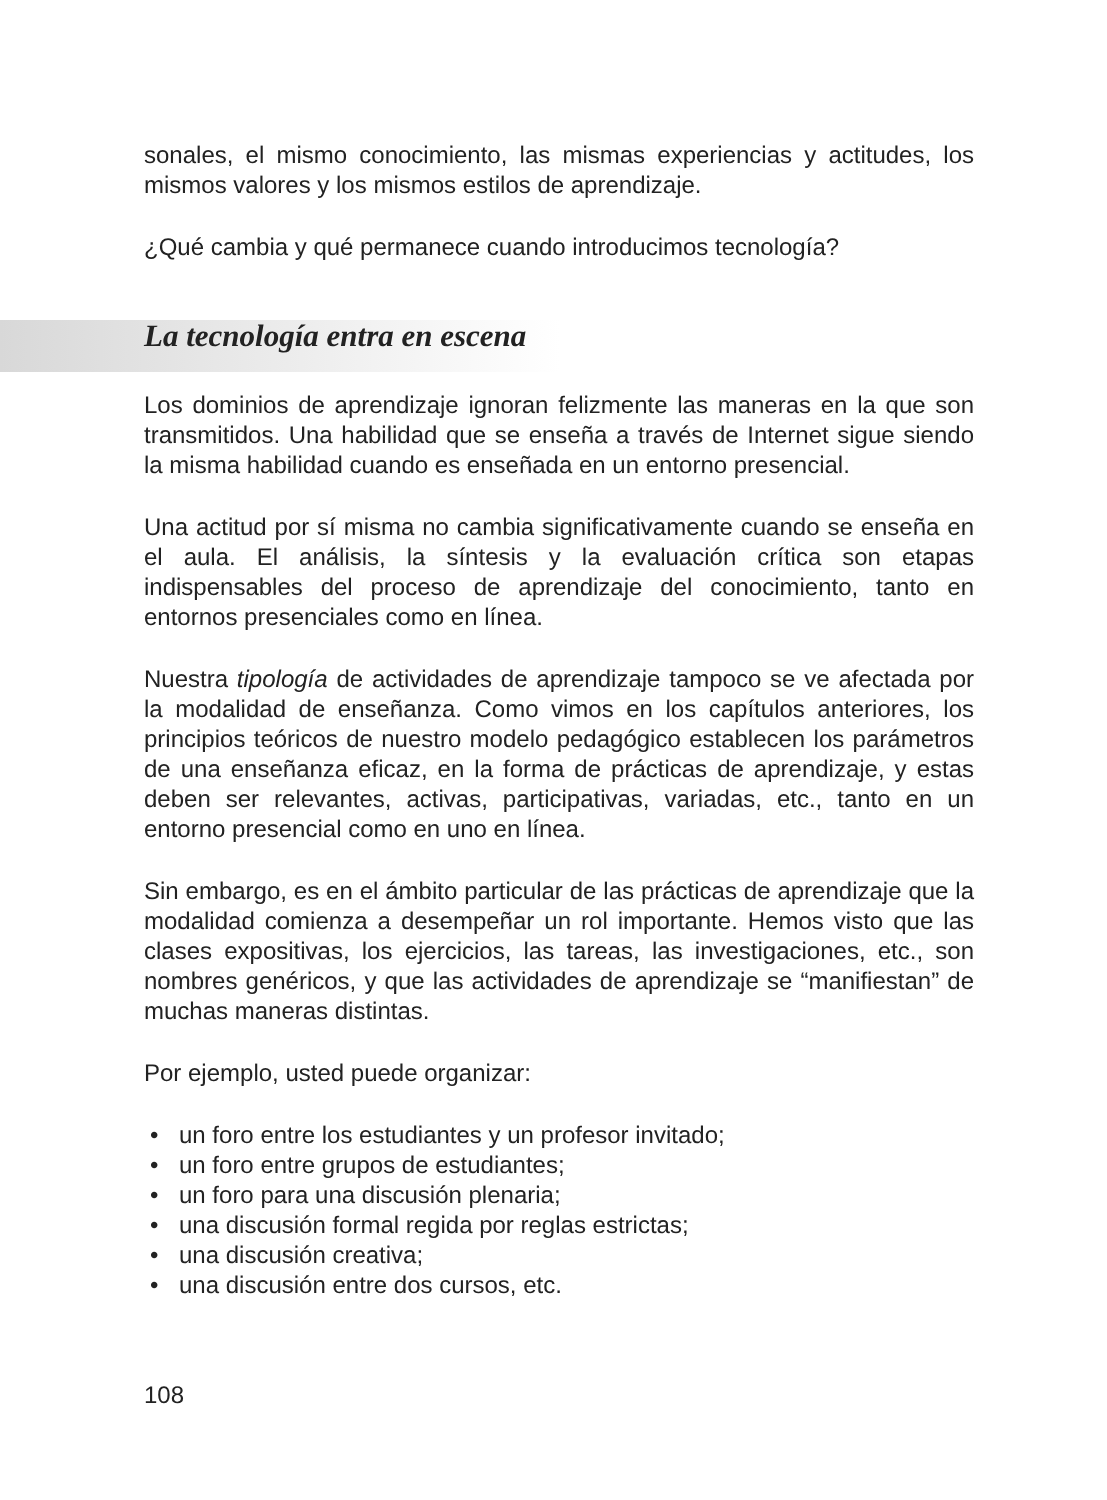sonales, el mismo conocimiento, las mismas experiencias y actitudes, los mismos valores y los mismos estilos de aprendizaje.
¿Qué cambia y qué permanece cuando introducimos tecnología?
La tecnología entra en escena
Los dominios de aprendizaje ignoran felizmente las maneras en la que son transmitidos. Una habilidad que se enseña a través de Internet sigue siendo la misma habilidad cuando es enseñada en un entorno presencial.
Una actitud por sí misma no cambia significativamente cuando se enseña en el aula. El análisis, la síntesis y la evaluación crítica son etapas indispensables del proceso de aprendizaje del conocimiento, tanto en entornos presenciales como en línea.
Nuestra tipología de actividades de aprendizaje tampoco se ve afectada por la modalidad de enseñanza. Como vimos en los capítulos anteriores, los principios teóricos de nuestro modelo pedagógico establecen los parámetros de una enseñanza eficaz, en la forma de prácticas de aprendizaje, y estas deben ser relevantes, activas, participativas, variadas, etc., tanto en un entorno presencial como en uno en línea.
Sin embargo, es en el ámbito particular de las prácticas de aprendizaje que la modalidad comienza a desempeñar un rol importante. Hemos visto que las clases expositivas, los ejercicios, las tareas, las investigaciones, etc., son nombres genéricos, y que las actividades de aprendizaje se “manifiestan” de muchas maneras distintas.
Por ejemplo, usted puede organizar:
• un foro entre los estudiantes y un profesor invitado;
• un foro entre grupos de estudiantes;
• un foro para una discusión plenaria;
• una discusión formal regida por reglas estrictas;
• una discusión creativa;
• una discusión entre dos cursos, etc.
108